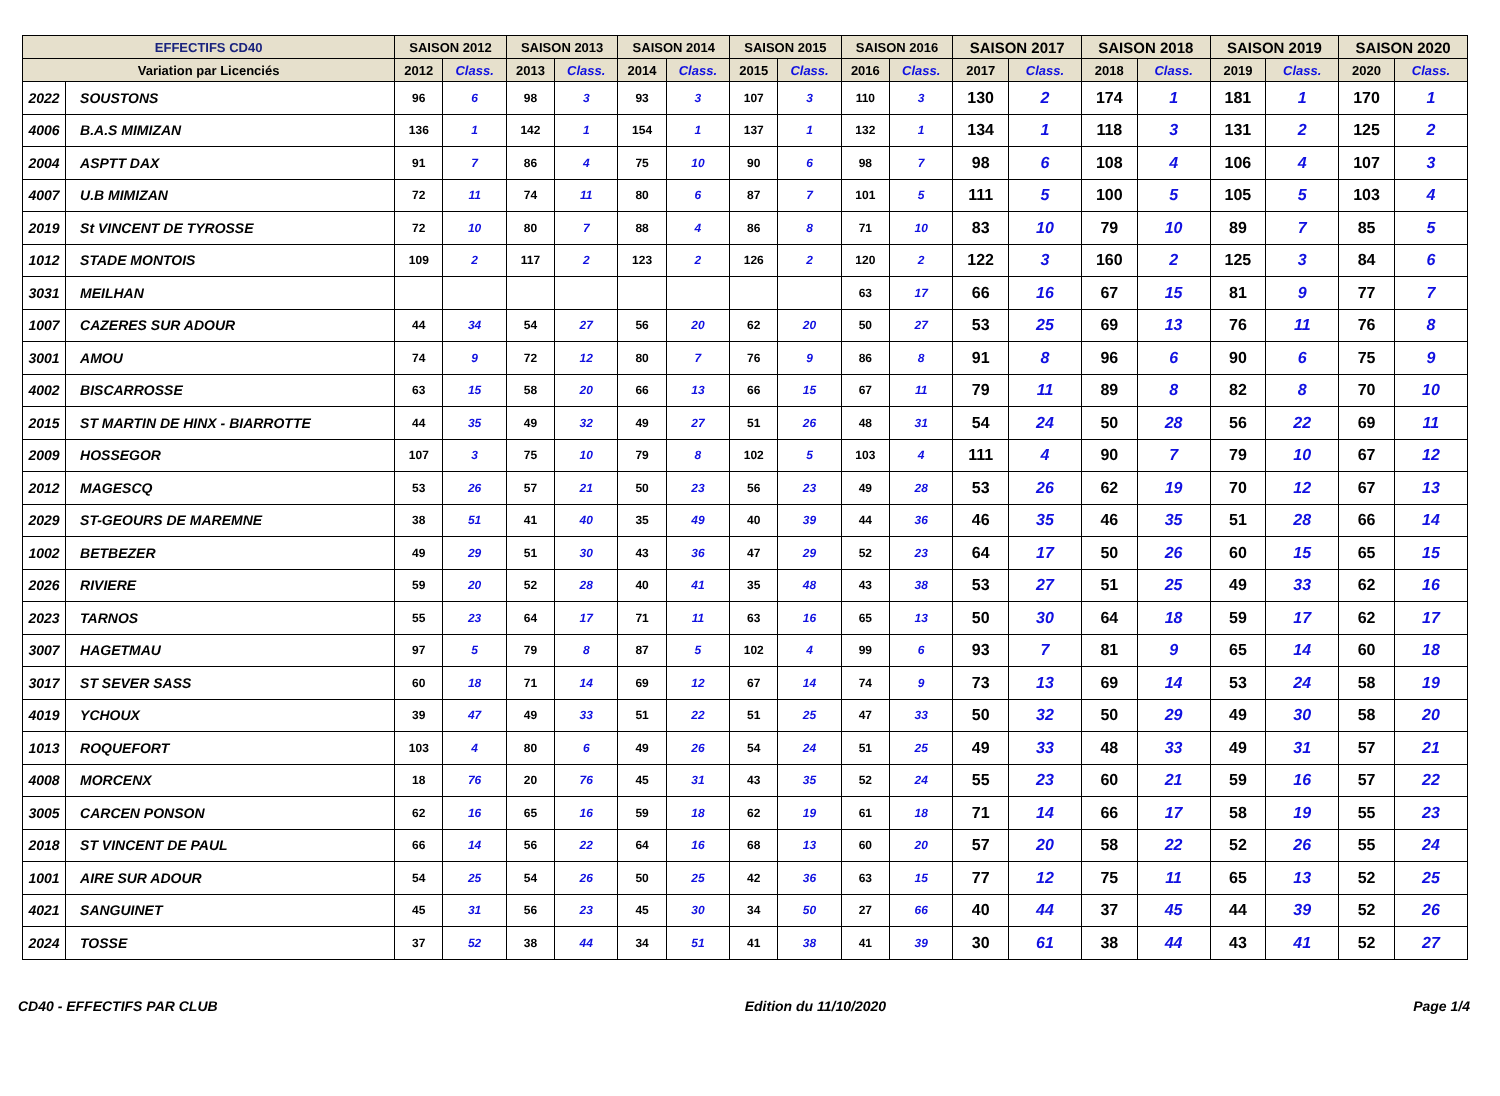| EFFECTIFS CD40 | | SAISON 2012 | | SAISON 2013 | | SAISON 2014 | | SAISON 2015 | | SAISON 2016 | | SAISON 2017 | | SAISON 2018 | | SAISON 2019 | | SAISON 2020 | |
| --- | --- | --- | --- | --- | --- | --- | --- | --- | --- | --- | --- | --- | --- | --- | --- | --- | --- | --- | --- |
| Variation par Licenciés | | 2012 | Class. | 2013 | Class. | 2014 | Class. | 2015 | Class. | 2016 | Class. | 2017 | Class. | 2018 | Class. | 2019 | Class. | 2020 | Class. |
| 2022 | SOUSTONS | 96 | 6 | 98 | 3 | 93 | 3 | 107 | 3 | 110 | 3 | 130 | 2 | 174 | 1 | 181 | 1 | 170 | 1 |
| 4006 | B.A.S MIMIZAN | 136 | 1 | 142 | 1 | 154 | 1 | 137 | 1 | 132 | 1 | 134 | 1 | 118 | 3 | 131 | 2 | 125 | 2 |
| 2004 | ASPTT DAX | 91 | 7 | 86 | 4 | 75 | 10 | 90 | 6 | 98 | 7 | 98 | 6 | 108 | 4 | 106 | 4 | 107 | 3 |
| 4007 | U.B MIMIZAN | 72 | 11 | 74 | 11 | 80 | 6 | 87 | 7 | 101 | 5 | 111 | 5 | 100 | 5 | 105 | 5 | 103 | 4 |
| 2019 | St VINCENT DE TYROSSE | 72 | 10 | 80 | 7 | 88 | 4 | 86 | 8 | 71 | 10 | 83 | 10 | 79 | 10 | 89 | 7 | 85 | 5 |
| 1012 | STADE MONTOIS | 109 | 2 | 117 | 2 | 123 | 2 | 126 | 2 | 120 | 2 | 122 | 3 | 160 | 2 | 125 | 3 | 84 | 6 |
| 3031 | MEILHAN | | | | | | | | | 63 | 17 | 66 | 16 | 67 | 15 | 81 | 9 | 77 | 7 |
| 1007 | CAZERES SUR ADOUR | 44 | 34 | 54 | 27 | 56 | 20 | 62 | 20 | 50 | 27 | 53 | 25 | 69 | 13 | 76 | 11 | 76 | 8 |
| 3001 | AMOU | 74 | 9 | 72 | 12 | 80 | 7 | 76 | 9 | 86 | 8 | 91 | 8 | 96 | 6 | 90 | 6 | 75 | 9 |
| 4002 | BISCARROSSE | 63 | 15 | 58 | 20 | 66 | 13 | 66 | 15 | 67 | 11 | 79 | 11 | 89 | 8 | 82 | 8 | 70 | 10 |
| 2015 | ST MARTIN DE HINX - BIARROTTE | 44 | 35 | 49 | 32 | 49 | 27 | 51 | 26 | 48 | 31 | 54 | 24 | 50 | 28 | 56 | 22 | 69 | 11 |
| 2009 | HOSSEGOR | 107 | 3 | 75 | 10 | 79 | 8 | 102 | 5 | 103 | 4 | 111 | 4 | 90 | 7 | 79 | 10 | 67 | 12 |
| 2012 | MAGESCQ | 53 | 26 | 57 | 21 | 50 | 23 | 56 | 23 | 49 | 28 | 53 | 26 | 62 | 19 | 70 | 12 | 67 | 13 |
| 2029 | ST-GEOURS DE MAREMNE | 38 | 51 | 41 | 40 | 35 | 49 | 40 | 39 | 44 | 36 | 46 | 35 | 46 | 35 | 51 | 28 | 66 | 14 |
| 1002 | BETBEZER | 49 | 29 | 51 | 30 | 43 | 36 | 47 | 29 | 52 | 23 | 64 | 17 | 50 | 26 | 60 | 15 | 65 | 15 |
| 2026 | RIVIERE | 59 | 20 | 52 | 28 | 40 | 41 | 35 | 48 | 43 | 38 | 53 | 27 | 51 | 25 | 49 | 33 | 62 | 16 |
| 2023 | TARNOS | 55 | 23 | 64 | 17 | 71 | 11 | 63 | 16 | 65 | 13 | 50 | 30 | 64 | 18 | 59 | 17 | 62 | 17 |
| 3007 | HAGETMAU | 97 | 5 | 79 | 8 | 87 | 5 | 102 | 4 | 99 | 6 | 93 | 7 | 81 | 9 | 65 | 14 | 60 | 18 |
| 3017 | ST SEVER SASS | 60 | 18 | 71 | 14 | 69 | 12 | 67 | 14 | 74 | 9 | 73 | 13 | 69 | 14 | 53 | 24 | 58 | 19 |
| 4019 | YCHOUX | 39 | 47 | 49 | 33 | 51 | 22 | 51 | 25 | 47 | 33 | 50 | 32 | 50 | 29 | 49 | 30 | 58 | 20 |
| 1013 | ROQUEFORT | 103 | 4 | 80 | 6 | 49 | 26 | 54 | 24 | 51 | 25 | 49 | 33 | 48 | 33 | 49 | 31 | 57 | 21 |
| 4008 | MORCENX | 18 | 76 | 20 | 76 | 45 | 31 | 43 | 35 | 52 | 24 | 55 | 23 | 60 | 21 | 59 | 16 | 57 | 22 |
| 3005 | CARCEN PONSON | 62 | 16 | 65 | 16 | 59 | 18 | 62 | 19 | 61 | 18 | 71 | 14 | 66 | 17 | 58 | 19 | 55 | 23 |
| 2018 | ST VINCENT DE PAUL | 66 | 14 | 56 | 22 | 64 | 16 | 68 | 13 | 60 | 20 | 57 | 20 | 58 | 22 | 52 | 26 | 55 | 24 |
| 1001 | AIRE SUR ADOUR | 54 | 25 | 54 | 26 | 50 | 25 | 42 | 36 | 63 | 15 | 77 | 12 | 75 | 11 | 65 | 13 | 52 | 25 |
| 4021 | SANGUINET | 45 | 31 | 56 | 23 | 45 | 30 | 34 | 50 | 27 | 66 | 40 | 44 | 37 | 45 | 44 | 39 | 52 | 26 |
| 2024 | TOSSE | 37 | 52 | 38 | 44 | 34 | 51 | 41 | 38 | 41 | 39 | 30 | 61 | 38 | 44 | 43 | 41 | 52 | 27 |
CD40 - EFFECTIFS PAR CLUB Edition du 11/10/2020 Page 1/4